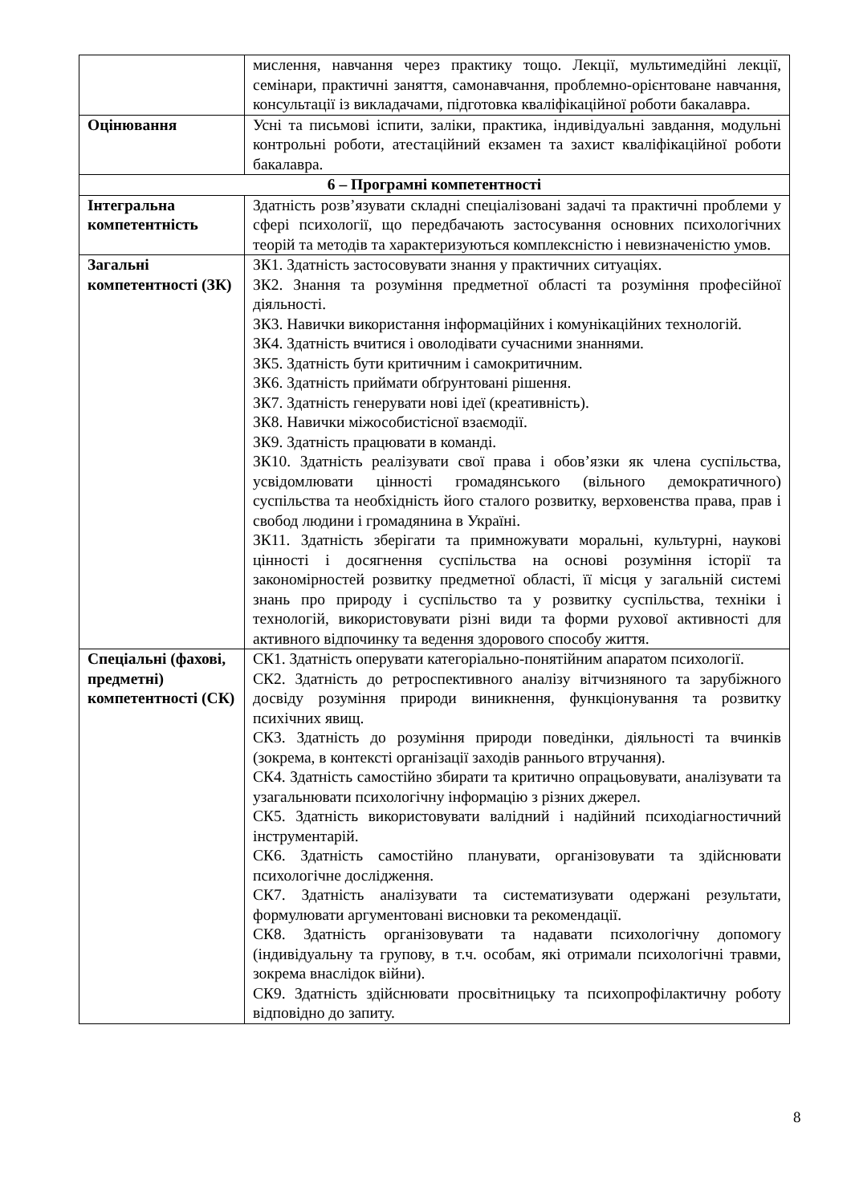| | мислення, навчання через практику тощо. Лекції, мультимедійні лекції, семінари, практичні заняття, самонавчання, проблемно-орієнтоване навчання, консультації із викладачами, підготовка кваліфікаційної роботи бакалавра. |
| Оцінювання | Усні та письмові іспити, заліки, практика, індивідуальні завдання, модульні контрольні роботи, атестаційний екзамен та захист кваліфікаційної роботи бакалавра. |
| 6 – Програмні компетентності | |
| Інтегральна компетентність | Здатність розв’язувати складні спеціалізовані задачі та практичні проблеми у сфері психології, що передбачають застосування основних психологічних теорій та методів та характеризуються комплексністю і невизначеністю умов. |
| Загальні компетентності (ЗК) | ЗК1. Здатність застосовувати знання у практичних ситуаціях. ЗК2. Знання та розуміння предметної області та розуміння професійної діяльності. ЗК3. Навички використання інформаційних і комунікаційних технологій. ЗК4. Здатність вчитися і оволодівати сучасними знаннями. ЗК5. Здатність бути критичним і самокритичним. ЗК6. Здатність приймати обґрунтовані рішення. ЗК7. Здатність генерувати нові ідеї (креативність). ЗК8. Навички міжособистісної взаємодії. ЗК9. Здатність працювати в команді. ЗК10. Здатність реалізувати свої права і обов’язки як члена суспільства, усвідомлювати цінності громадянського (вільного демократичного) суспільства та необхідність його сталого розвитку, верховенства права, прав і свобод людини і громадянина в Україні. ЗК11. Здатність зберігати та примножувати моральні, культурні, наукові цінності і досягнення суспільства на основі розуміння історії та закономірностей розвитку предметної області, її місця у загальній системі знань про природу і суспільство та у розвитку суспільства, техніки і технологій, використовувати різні види та форми рухової активності для активного відпочинку та ведення здорового способу життя. |
| Спеціальні (фахові, предметні) компетентності (СК) | СК1. Здатність оперувати категоріально-понятійним апаратом психології. СК2. Здатність до ретроспективного аналізу вітчизняного та зарубіжного досвіду розуміння природи виникнення, функціонування та розвитку психічних явищ. СК3. Здатність до розуміння природи поведінки, діяльності та вчинків (зокрема, в контексті організації заходів раннього втручання). СК4. Здатність самостійно збирати та критично опрацьовувати, аналізувати та узагальнювати психологічну інформацію з різних джерел. СК5. Здатність використовувати валідний і надійний психодіагностичний інструментарій. СК6. Здатність самостійно планувати, організовувати та здійснювати психологічне дослідження. СК7. Здатність аналізувати та систематизувати одержані результати, формулювати аргументовані висновки та рекомендації. СК8. Здатність організовувати та надавати психологічну допомогу (індивідуальну та групову, в т.ч. особам, які отримали психологічні травми, зокрема внаслідок війни). СК9. Здатність здійснювати просвітницьку та психопрофілактичну роботу відповідно до запиту. |
8